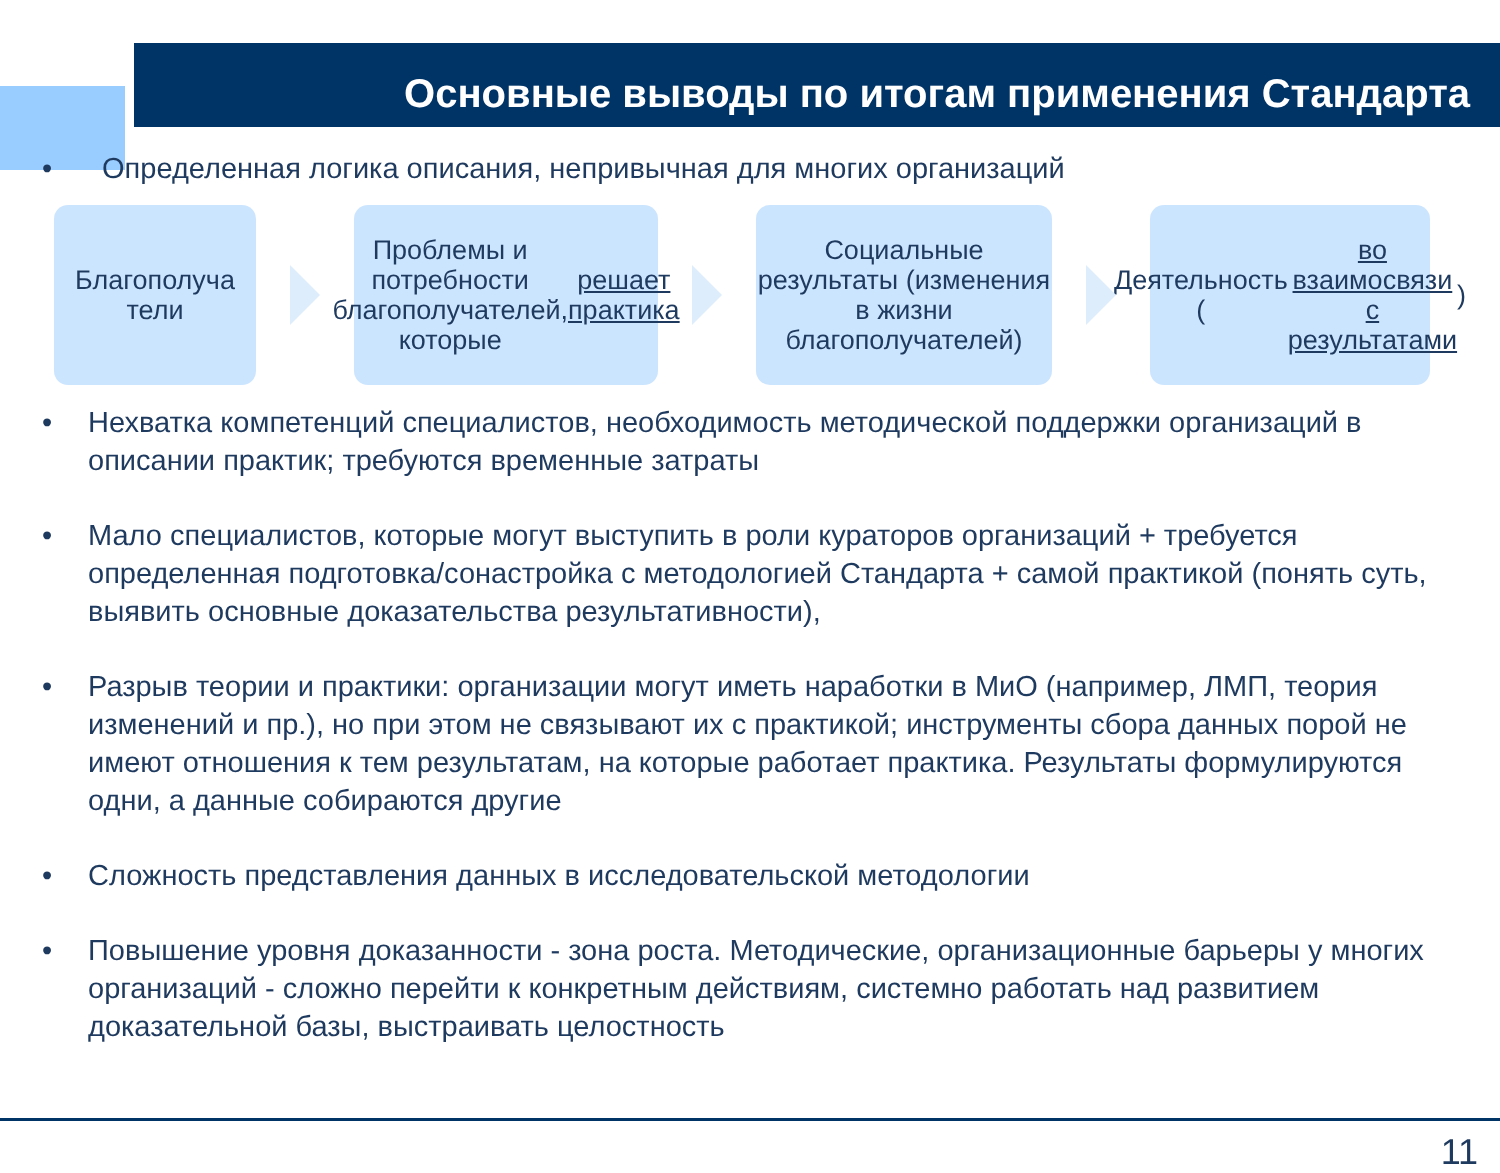Основные выводы по итогам применения Стандарта
• Определенная логика описания, непривычная для многих организаций
Благополуча
тели
Проблемы и потребности благополучателей, которые решает практика
Социальные результаты (изменения в жизни благополучателей)
Деятельность (во взаимосвязи с результатами)
• Нехватка компетенций специалистов, необходимость методической поддержки организаций в описании практик; требуются временные затраты
• Мало специалистов, которые могут выступить в роли кураторов организаций + требуется определенная подготовка/сонастройка с методологией Стандарта + самой практикой (понять суть, выявить основные доказательства результативности),
• Разрыв теории и практики: организации могут иметь наработки в МиО (например, ЛМП, теория изменений и пр.), но при этом не связывают их с практикой; инструменты сбора данных порой не имеют отношения к тем результатам, на которые работает практика. Результаты формулируются одни, а данные собираются другие
• Сложность представления данных в исследовательской методологии
• Повышение уровня доказанности - зона роста. Методические, организационные барьеры у многих организаций - сложно перейти к конкретным действиям, системно работать над развитием доказательной базы, выстраивать целостность
11